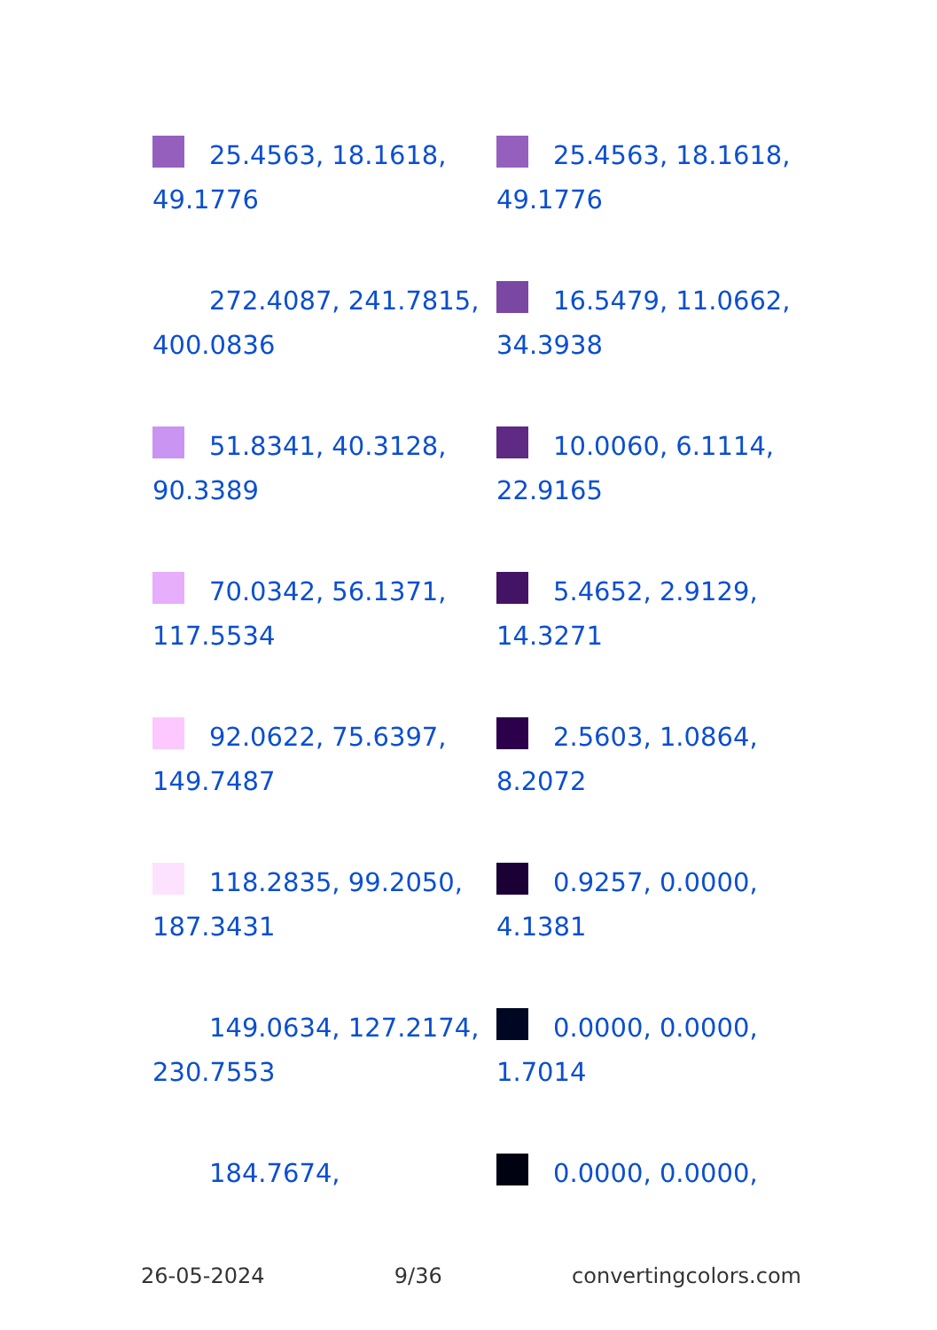25.4563, 18.1618, 49.1776
25.4563, 18.1618, 49.1776
272.4087, 241.7815, 400.0836
16.5479, 11.0662, 34.3938
51.8341, 40.3128, 90.3389
10.0060, 6.1114, 22.9165
70.0342, 56.1371, 117.5534
5.4652, 2.9129, 14.3271
92.0622, 75.6397, 149.7487
2.5603, 1.0864, 8.2072
118.2835, 99.2050, 187.3431
0.9257, 0.0000, 4.1381
149.0634, 127.2174, 230.7553
0.0000, 0.0000, 1.7014
184.7674,
0.0000, 0.0000,
26-05-2024 9/36 convertingcolors.com